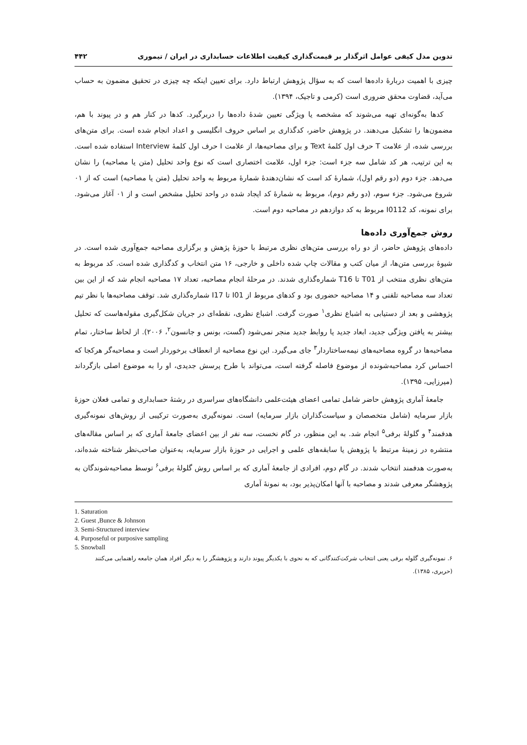تدوین مدل کیفی عوامل اثرگذار بر قیمت‌گذاری کیفیت اطلاعات حسابداری در ایران / تیموری ۴۴۲
چیزی با اهمیت دربارهٔ داده‌ها است که به سؤال پژوهش ارتباط دارد. برای تعیین اینکه چه چیزی در تحقیق مضمون به حساب می‌آید، قضاوت محقق ضروری است (کرمی و تاجیک، ۱۳۹۴).
کدها به‌گونه‌ای تهیه می‌شوند که مشخصه یا ویژگی تعیین شدهٔ داده‌ها را دربرگیرد. کدها در کنار هم و در پیوند با هم، مضمون‌ها را تشکیل می‌دهند. در پژوهش حاضر، کدگذاری بر اساس حروف انگلیسی و اعداد انجام شده است. برای متن‌های بررسی شده، از علامت T حرف اول کلمهٔ Text و برای مصاحبه‌ها، از علامت I حرف اول کلمهٔ Interview استفاده شده است. به این ترتیب، هر کد شامل سه جزء است: جزء اول، علامت اختصاری است که نوع واحد تحلیل (متن یا مصاحبه) را نشان می‌دهد. جزء دوم (دو رقم اول)، شمارهٔ کد است که نشان‌دهندهٔ شمارهٔ مربوط به واحد تحلیل (متن یا مصاحبه) است که از ۰۱ شروع می‌شود. جزء سوم، (دو رقم دوم)، مربوط به شمارهٔ کد ایجاد شده در واحد تحلیل مشخص است و از ۰۱ آغاز می‌شود. برای نمونه، کد I0112 مربوط به کد دوازدهم در مصاحبه دوم است.
روش جمع‌آوری داده‌ها
داده‌های پژوهش حاضر، از دو راه بررسی متن‌های نظری مرتبط با حوزهٔ پژهش و برگزاری مصاحبه جمع‌آوری شده است. در شیوهٔ بررسی متن‌ها، از میان کتب و مقالات چاپ شده داخلی و خارجی، ۱۶ متن انتخاب و کدگذاری شده است. کد مربوط به متن‌های نظری منتخب از T01 تا T16 شماره‌گذاری شدند. در مرحلهٔ انجام مصاحبه، تعداد ۱۷ مصاحبه انجام شد که از این بین تعداد سه مصاحبه تلفنی و ۱۴ مصاحبه حضوری بود و کدهای مربوط از I01 تا I17 شماره‌گذاری شد. توقف مصاحبه‌ها با نظر تیم پژوهشی و بعد از دستیابی به اشباع نظری<sup>۱</sup> صورت گرفت. اشباع نظری، نقطه‌ای در جریان شکل‌گیری مقوله‌هاست که تحلیل بیشتر به یافتن ویژگی جدید، ابعاد جدید یا روابط جدید منجر نمی‌شود (گست، بونس و جانسون<sup>۲</sup>، ۲۰۰۶). از لحاظ ساختار، تمام مصاحبه‌ها در گروه مصاحبه‌های نیمه‌ساختاردار<sup>۳</sup> جای می‌گیرد. این نوع مصاحبه از انعطاف برخوردار است و مصاحبه‌گر هرکجا که احساس کرد مصاحبه‌شونده از موضوع فاصله گرفته است، می‌تواند با طرح پرسش جدیدی، او را به موضوع اصلی بازگرداند (میرزایی، ۱۳۹۵).
جامعهٔ آماری پژوهش حاضر شامل تمامی اعضای هیئت‌علمی دانشگاه‌های سراسری در رشتهٔ حسابداری و تمامی فعلان حوزهٔ بازار سرمایه (شامل متخصصان و سیاست‌گذاران بازار سرمایه) است. نمونه‌گیری به‌صورت ترکیبی از روش‌های نمونه‌گیری هدفمند<sup>۴</sup> و گلولهٔ برفی<sup>۵</sup> انجام شد. به این منظور، در گام نخست، سه نفر از بین اعضای جامعهٔ آماری که بر اساس مقاله‌های منتشره در زمینهٔ مرتبط با پژوهش یا سابقه‌های علمی و اجرایی در حوزهٔ بازار سرمایه، به‌عنوان صاحب‌نظر شناخته شده‌اند، به‌صورت هدفمند انتخاب شدند. در گام دوم، افرادی از جامعهٔ آماری که بر اساس روش گلولهٔ برفی<sup>۶</sup> توسط مصاحبه‌شوندگان به پژوهشگر معرفی شدند و مصاحبه با آنها امکان‌پذیر بود، به نمونهٔ آماری
1. Saturation
2. Guest ,Bunce & Johnson
3. Semi-Structured interview
4. Purposeful or purposive sampling
5. Snowball
۶. نمونه‌گیری گلوله برفی یعنی انتخاب شرکت‌کنندگانی که به نحوی با یکدیگر پیوند دارند و پژوهشگر را به دیگر افراد همان جامعه راهنمایی می‌کنند (حریری، ۱۳۸۵).